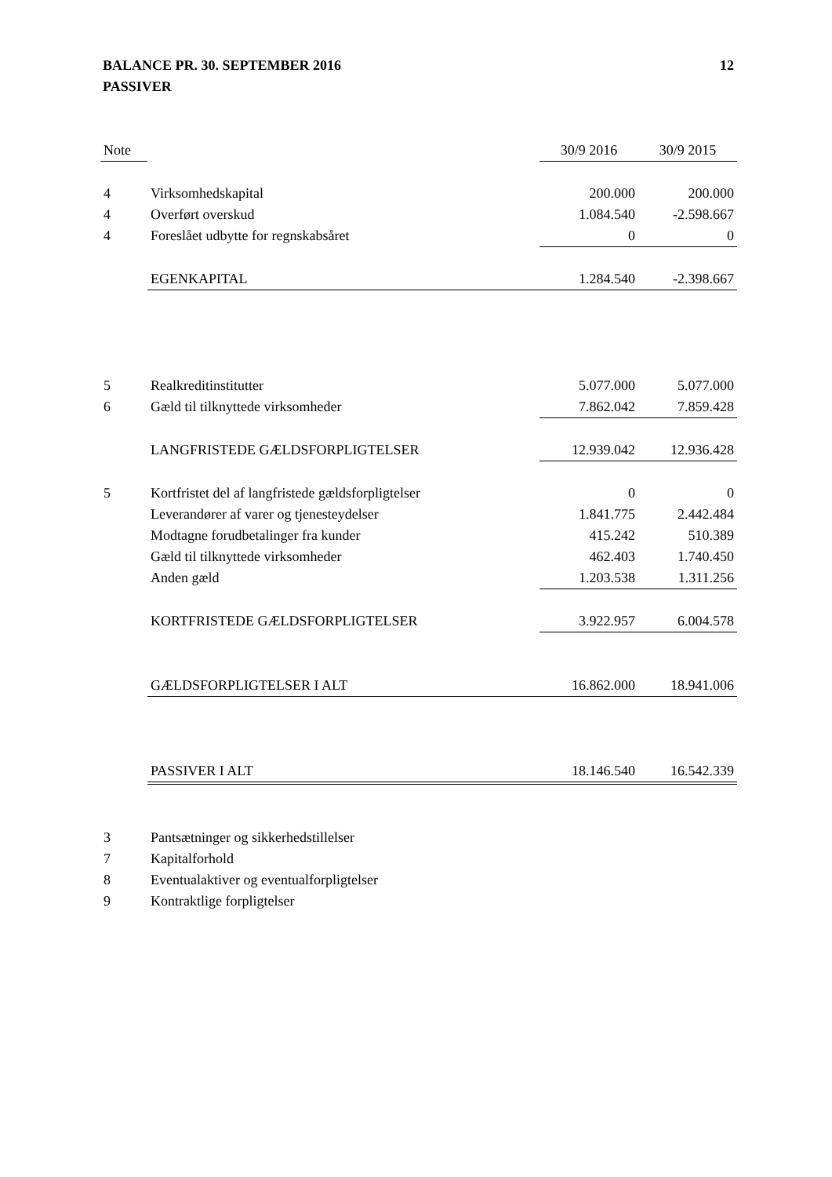12 BALANCE PR. 30. SEPTEMBER 2016
PASSIVER
| Note | | 30/9 2016 | 30/9 2015 |
| --- | --- | --- | --- |
| 4 | Virksomhedskapital | 200.000 | 200.000 |
| 4 | Overført overskud | 1.084.540 | -2.598.667 |
| 4 | Foreslået udbytte for regnskabsåret | 0 | 0 |
| | EGENKAPITAL | 1.284.540 | -2.398.667 |
| 5 | Realkreditinstitutter | 5.077.000 | 5.077.000 |
| 6 | Gæld til tilknyttede virksomheder | 7.862.042 | 7.859.428 |
| | LANGFRISTEDE GÆLDSFORPLIGTELSER | 12.939.042 | 12.936.428 |
| 5 | Kortfristet del af langfristede gældsforpligtelser | 0 | 0 |
| | Leverandører af varer og tjenesteydelser | 1.841.775 | 2.442.484 |
| | Modtagne forudbetalinger fra kunder | 415.242 | 510.389 |
| | Gæld til tilknyttede virksomheder | 462.403 | 1.740.450 |
| | Anden gæld | 1.203.538 | 1.311.256 |
| | KORTFRISTEDE GÆLDSFORPLIGTELSER | 3.922.957 | 6.004.578 |
| | GÆLDSFORPLIGTELSER I ALT | 16.862.000 | 18.941.006 |
| | PASSIVER I ALT | 18.146.540 | 16.542.339 |
| 3 | Pantsætninger og sikkerhedstillelser | | |
| 7 | Kapitalforhold | | |
| 8 | Eventualaktiver og eventualforpligtelser | | |
| 9 | Kontraktlige forpligtelser | | |